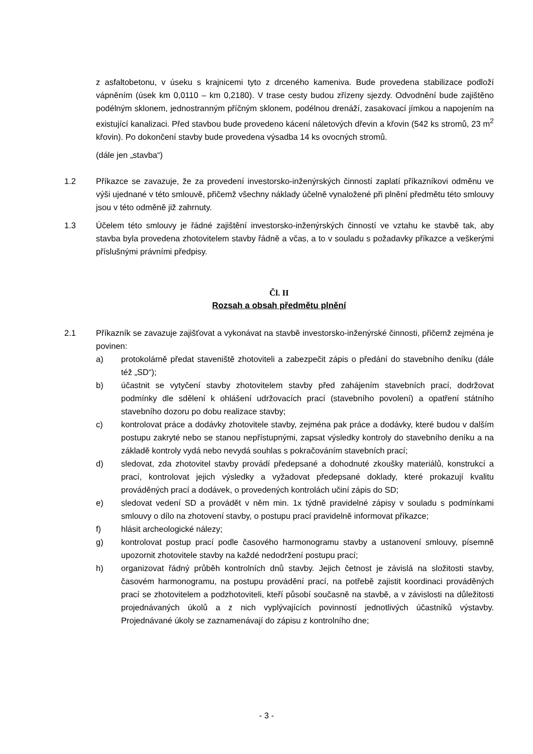z asfaltobetonu, v úseku s krajnicemi tyto z drceného kameniva. Bude provedena stabilizace podloží vápněním (úsek km 0,0110 – km 0,2180). V trase cesty budou zřízeny sjezdy. Odvodnění bude zajištěno podélným sklonem, jednostranným příčným sklonem, podélnou drenáží, zasakovací jímkou a napojením na existující kanalizaci. Před stavbou bude provedeno kácení náletových dřevin a křovin (542 ks stromů, 23 m<sup>2</sup> křovin). Po dokončení stavby bude provedena výsadba 14 ks ovocných stromů.
(dále jen „stavba“)
1.2 Příkazce se zavazuje, že za provedení investorsko-inženýrských činností zaplatí příkazníkovi odměnu ve výši ujednané v této smlouvě, přičemž všechny náklady účelně vynaložené při plnění předmětu této smlouvy jsou v této odměně již zahrnuty.
1.3 Účelem této smlouvy je řádné zajištění investorsko-inženýrských činností ve vztahu ke stavbě tak, aby stavba byla provedena zhotovitelem stavby řádně a včas, a to v souladu s požadavky příkazce a veškerými příslušnými právními předpisy.
Čl. II
Rozsah a obsah předmětu plnění
2.1 Příkazník se zavazuje zajišťovat a vykonávat na stavbě investorsko-inženýrské činnosti, přičemž zejména je povinen:
a) protokolárně předat staveniště zhotoviteli a zabezpečit zápis o předání do stavebního deníku (dále též „SD“);
b) účastnit se vytyčení stavby zhotovitelem stavby před zahájením stavebních prací, dodržovat podmínky dle sdělení k ohlášení udržovacích prací (stavebního povolení) a opatření státního stavebního dozoru po dobu realizace stavby;
c) kontrolovat práce a dodávky zhotovitele stavby, zejména pak práce a dodávky, které budou v dalším postupu zakryté nebo se stanou nepřístupnými, zapsat výsledky kontroly do stavebního deníku a na základě kontroly vydá nebo nevydá souhlas s pokračováním stavebních prací;
d) sledovat, zda zhotovitel stavby provádí předepsané a dohodnuté zkoušky materiálů, konstrukcí a prací, kontrolovat jejich výsledky a vyžadovat předepsané doklady, které prokazují kvalitu prováděných prací a dodávek, o provedených kontrolách učiní zápis do SD;
e) sledovat vedení SD a provádět v něm min. 1x týdně pravidelné zápisy v souladu s podmínkami smlouvy o dílo na zhotovení stavby, o postupu prací pravidelně informovat příkazce;
f) hlásit archeologické nálezy;
g) kontrolovat postup prací podle časového harmonogramu stavby a ustanovení smlouvy, písemně upozornit zhotovitele stavby na každé nedodržení postupu prací;
h) organizovat řádný průběh kontrolních dnů stavby. Jejich četnost je závislá na složitosti stavby, časovém harmonogramu, na postupu provádění prací, na potřebě zajistit koordinaci prováděných prací se zhotovitelem a podzhotoviteli, kteří působí současně na stavbě, a v závislosti na důležitosti projednávaných úkolů a z nich vyplývajících povinností jednotlivých účastníků výstavby. Projednávané úkoly se zaznamenávají do zápisu z kontrolního dne;
- 3 -